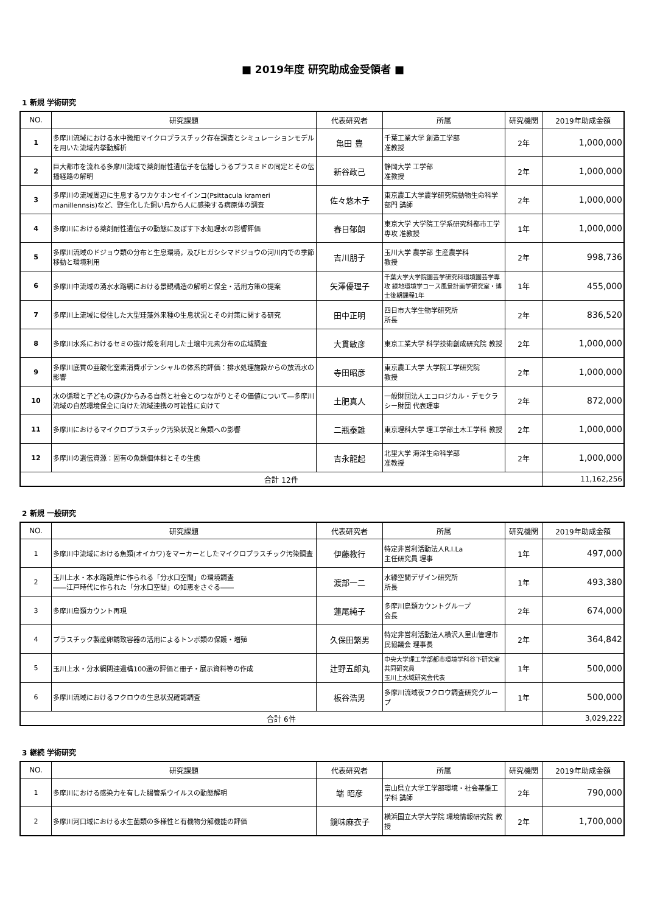■ 2019年度 研究助成金受領者 ■
1 新規 学術研究
| NO. | 研究課題 | 代表研究者 | 所属 | 研究機関 | 2019年助成金額 |
| --- | --- | --- | --- | --- | --- |
| 1 | 多摩川流域における水中微細マイクロプラスチック存在調査とシミュレーションモデルを用いた流域内挙動解析 | 亀田 豊 | 千葉工業大学 創造工学部 准教授 | 2年 | 1,000,000 |
| 2 | 巨大都市を流れる多摩川流域で薬剤耐性遺伝子を伝播しうるプラスミドの同定とその伝播経路の解明 | 新谷政己 | 静岡大学 工学部 准教授 | 2年 | 1,000,000 |
| 3 | 多摩川の流域周辺に生息するワカケホンセイインコ(Psittacula krameri manillennsis)など、野生化した飼い鳥から人に感染する病原体の調査 | 佐々悠木子 | 東京農工大学農学研究院動物生命科学部門 講師 | 2年 | 1,000,000 |
| 4 | 多摩川における薬剤耐性遺伝子の動態に及ぼす下水処理水の影響評価 | 春日郁朗 | 東京大学 大学院工学系研究科都市工学専攻 准教授 | 1年 | 1,000,000 |
| 5 | 多摩川流域のドジョウ類の分布と生息環境，及びヒガシシマドジョウの河川内での季節移動と環境利用 | 吉川朋子 | 玉川大学 農学部 生産農学科 教授 | 2年 | 998,736 |
| 6 | 多摩川中流域の湧水水路網における景観構造の解明と保全・活用方策の提案 | 矢澤優理子 | 千葉大学大学院園芸学研究科環境園芸学専攻 緑地環境学コース風景計画学研究室・博士後期課程1年 | 1年 | 455,000 |
| 7 | 多摩川上流域に侵住した大型珪藻外来種の生息状況とその対策に関する研究 | 田中正明 | 四日市大学生物学研究所 所長 | 2年 | 836,520 |
| 8 | 多摩川水系におけるセミの抜け殻を利用した土壌中元素分布の広域調査 | 大貫敏彦 | 東京工業大学 科学技術創成研究院 教授 | 2年 | 1,000,000 |
| 9 | 多摩川底質の亜酸化窒素消費ポテンシャルの体系的評価：排水処理施設からの放流水の影響 | 寺田昭彦 | 東京農工大学 大学院工学研究院 教授 | 2年 | 1,000,000 |
| 10 | 水の循環と子どもの遊びからみる自然と社会とのつながりとその価値について―多摩川流域の自然環境保全に向けた流域連携の可能性に向けて | 土肥真人 | 一般財団法人エコロジカル・デモクラシー財団 代表理事 | 2年 | 872,000 |
| 11 | 多摩川におけるマイクロプラスチック汚染状況と魚類への影響 | 二瓶泰雄 | 東京理科大学 理工学部土木工学科 教授 | 2年 | 1,000,000 |
| 12 | 多摩川の遺伝資源：固有の魚類個体群とその生態 | 吉永龍起 | 北里大学 海洋生命科学部 准教授 | 2年 | 1,000,000 |
| 合計 12件 | | | | | 11,162,256 |
2 新規 一般研究
| NO. | 研究課題 | 代表研究者 | 所属 | 研究機関 | 2019年助成金額 |
| --- | --- | --- | --- | --- | --- |
| 1 | 多摩川中流域における魚類(オイカワ)をマーカーとしたマイクロプラスチック汚染調査 | 伊藤教行 | 特定非営利活動法人R.I.La 主任研究員 理事 | 1年 | 497,000 |
| 2 | 玉川上水・本水路護岸に作られる「分水口空間」の環境調査 ――江戸時代に作られた「分水口空間」の知恵をさぐる―― | 渡部一二 | 水縁空間デザイン研究所 所長 | 1年 | 493,380 |
| 3 | 多摩川鳥類カウント再現 | 蓮尾純子 | 多摩川鳥類カウントグループ 会長 | 2年 | 674,000 |
| 4 | プラスチック製産卵誘致容器の活用によるトンボ類の保護・増殖 | 久保田繁男 | 特定非営利活動法人横沢入里山管理市民協議会 理事長 | 2年 | 364,842 |
| 5 | 玉川上水・分水網関連遺構100選の評価と冊子・展示資料等の作成 | 辻野五郎丸 | 中央大学理工学部都市環境学科谷下研究室 共同研究員 玉川上水域研究会代表 | 1年 | 500,000 |
| 6 | 多摩川流域におけるフクロウの生息状況確認調査 | 板谷浩男 | 多摩川流域夜フクロウ調査研究グループ | 1年 | 500,000 |
| 合計 6件 | | | | | 3,029,222 |
3 継続 学術研究
| NO. | 研究課題 | 代表研究者 | 所属 | 研究機関 | 2019年助成金額 |
| --- | --- | --- | --- | --- | --- |
| 1 | 多摩川における感染力を有した腸管系ウイルスの動態解明 | 端 昭彦 | 富山県立大学工学部環境・社会基盤工学科 講師 | 2年 | 790,000 |
| 2 | 多摩川河口域における水生菌類の多様性と有機物分解機能の評価 | 鏡味麻衣子 | 横浜国立大学大学院 環境情報研究院 教授 | 2年 | 1,700,000 |